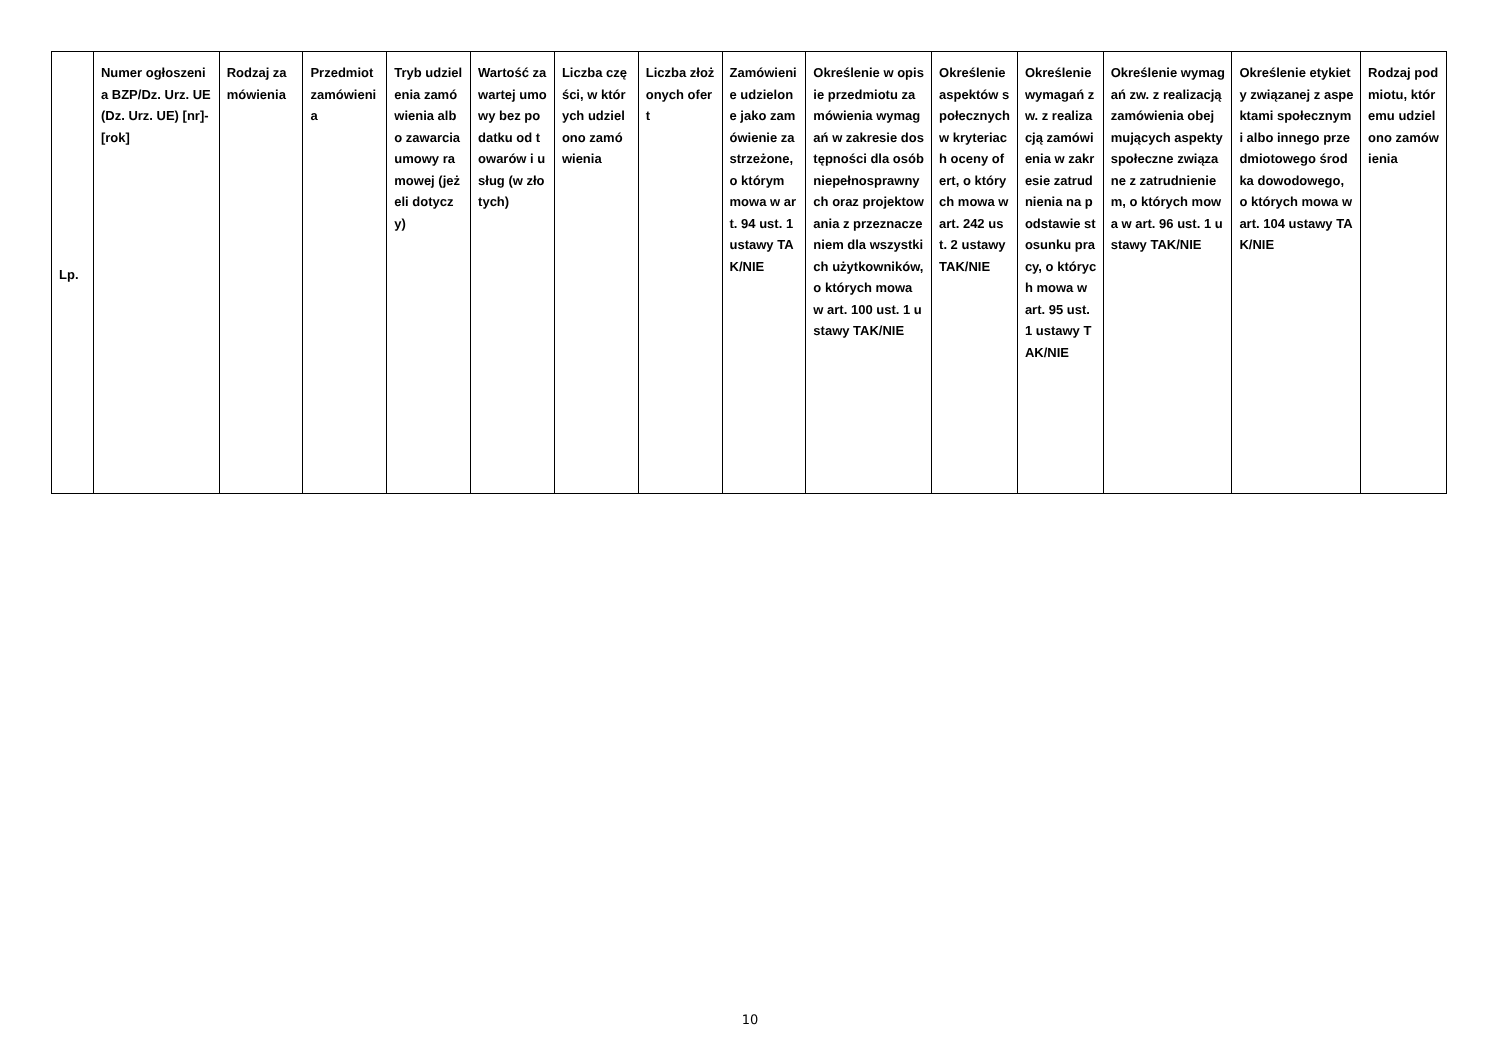| Lp. | Numer ogłoszenia BZP/Dz. Urz. UE (Dz. Urz. UE) [nr]-[rok] | Rodzaj zamówienia | Przedmiot zamówienia | Tryb udzielenia zamówienia albo zawarcia umowy ramowej (jeżeli dotyczy) | Wartość zawartej umowy bez podatku od towarów i usług (w złotych) | Liczba części, w których udzielono zamówienia | Liczba złożonych ofert | Zamówienie udzielone jako zamówienie zastrzeżone, o którym mowa w art. 94 ust. 1 ustawy TAK/NIE | Określenie w opisie przedmiotu zamówienia wymagań w zakresie dostępności dla osób niepełnosprawnych oraz projektowania z przeznaczeniem dla wszystkich użytkowników, o których mowa w art. 100 ust. 1 ustawy TAK/NIE | Określenie aspektów społecznych w kryteriach oceny ofert, o których mowa w art. 242 ust. 2 ustawy TAK/NIE | Określenie wymagań zw. z realizacją zamówienia w zakresie zatrudnienia na podstawie stosunku pracy, o których mowa w art. 95 ust. 1 ustawy TAK/NIE | Określenie wymagań zw. z realizacją zamówienia obejmujących aspekty społeczne związane z zatrudnieniem, o których mowa w art. 96 ust. 1 ustawy TAK/NIE | Określenie etykiety związanej z aspektami społecznymi albo innego przedmiotowego środka dowodowego, o których mowa w art. 104 ustawy TAK/NIE | Rodzaj podmiotu, któremu udzielono zamówienia |
| --- | --- | --- | --- | --- | --- | --- | --- | --- | --- | --- | --- | --- | --- | --- |
10